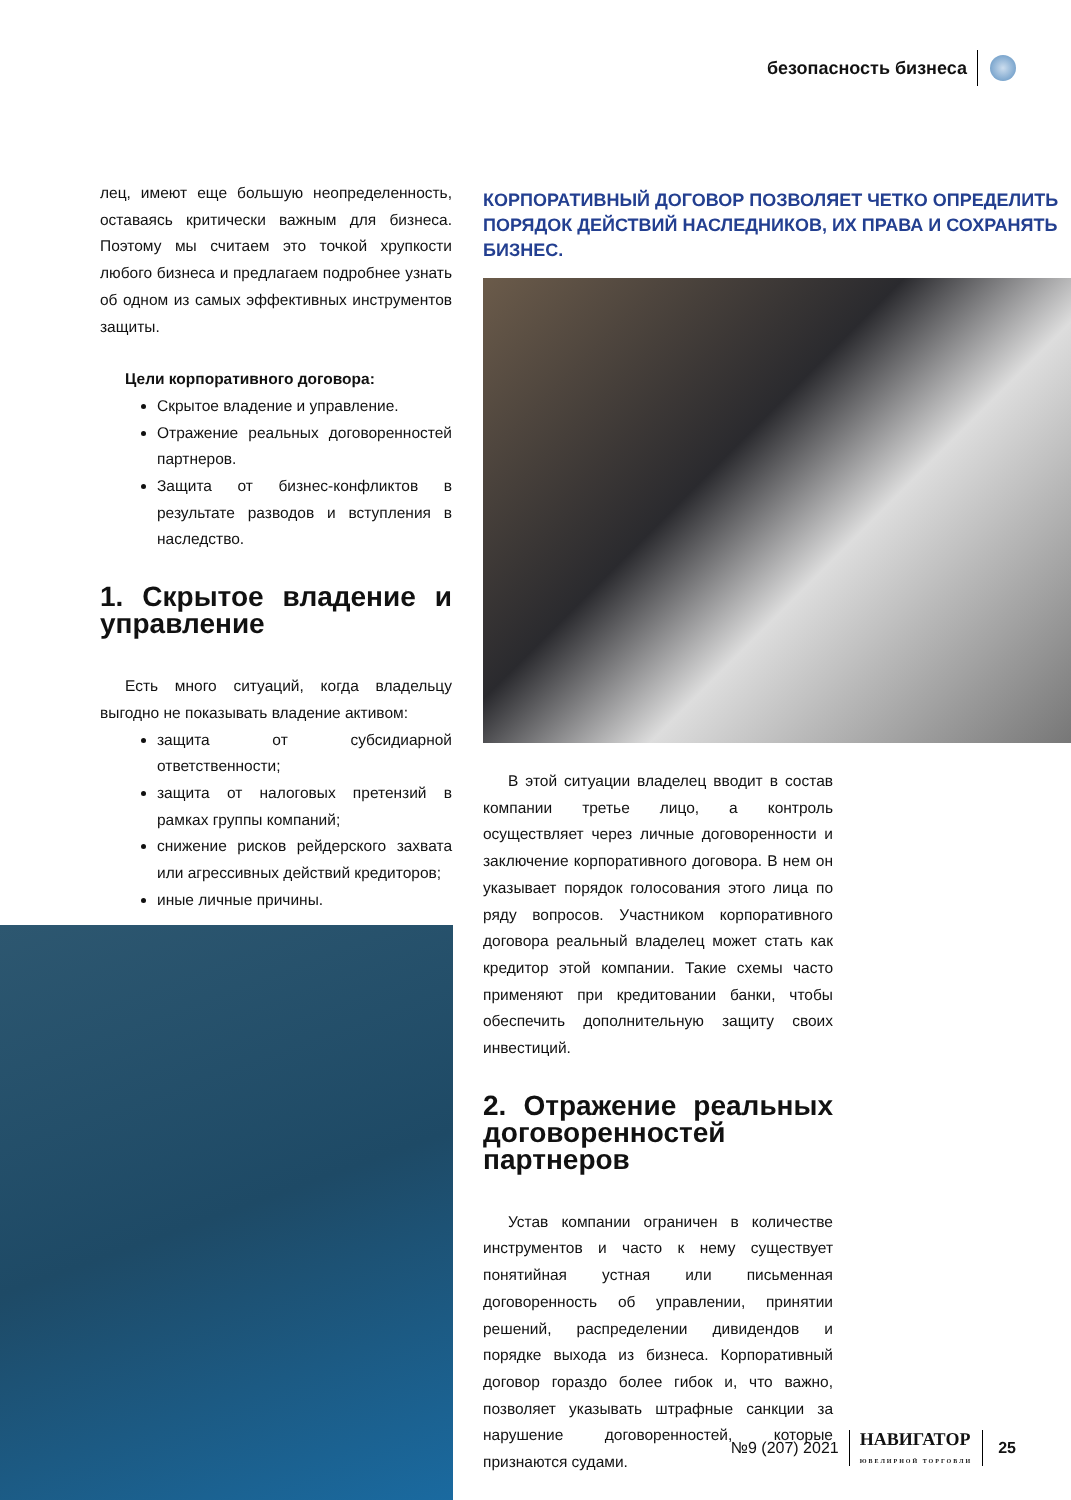безопасность бизнеса
лец, имеют еще большую неопределенность, оставаясь критически важным для бизнеса. Поэтому мы считаем это точкой хрупкости любого бизнеса и предлагаем подробнее узнать об одном из самых эффективных инструментов защиты.
Цели корпоративного договора:
Скрытое владение и управление.
Отражение реальных договоренностей партнеров.
Защита от бизнес-конфликтов в результате разводов и вступления в наследство.
1. Скрытое владение и управление
Есть много ситуаций, когда владельцу выгодно не показывать владение активом:
защита от субсидиарной ответственности;
защита от налоговых претензий в рамках группы компаний;
снижение рисков рейдерского захвата или агрессивных действий кредиторов;
иные личные причины.
КОРПОРАТИВНЫЙ ДОГОВОР ПОЗВОЛЯЕТ ЧЕТКО ОПРЕДЕЛИТЬ ПОРЯДОК ДЕЙСТВИЙ НАСЛЕДНИКОВ, ИХ ПРАВА И СОХРАНЯТЬ БИЗНЕС.
В этой ситуации владелец вводит в состав компании третье лицо, а контроль осуществляет через личные договоренности и заключение корпоративного договора. В нем он указывает порядок голосования этого лица по ряду вопросов. Участником корпоративного договора реальный владелец может стать как кредитор этой компании. Такие схемы часто применяют при кредитовании банки, чтобы обеспечить дополнительную защиту своих инвестиций.
2. Отражение реальных договоренностей партнеров
Устав компании ограничен в количестве инструментов и часто к нему существует понятийная устная или письменная договоренность об управлении, принятии решений, распределении дивидендов и порядке выхода из бизнеса. Корпоративный договор гораздо более гибок и, что важно, позволяет указывать штрафные санкции за нарушение договоренностей, которые признаются судами.
№9 (207) 2021
НАВИГАТОР
ЮВЕЛИРНОЙ ТОРГОВЛИ
25